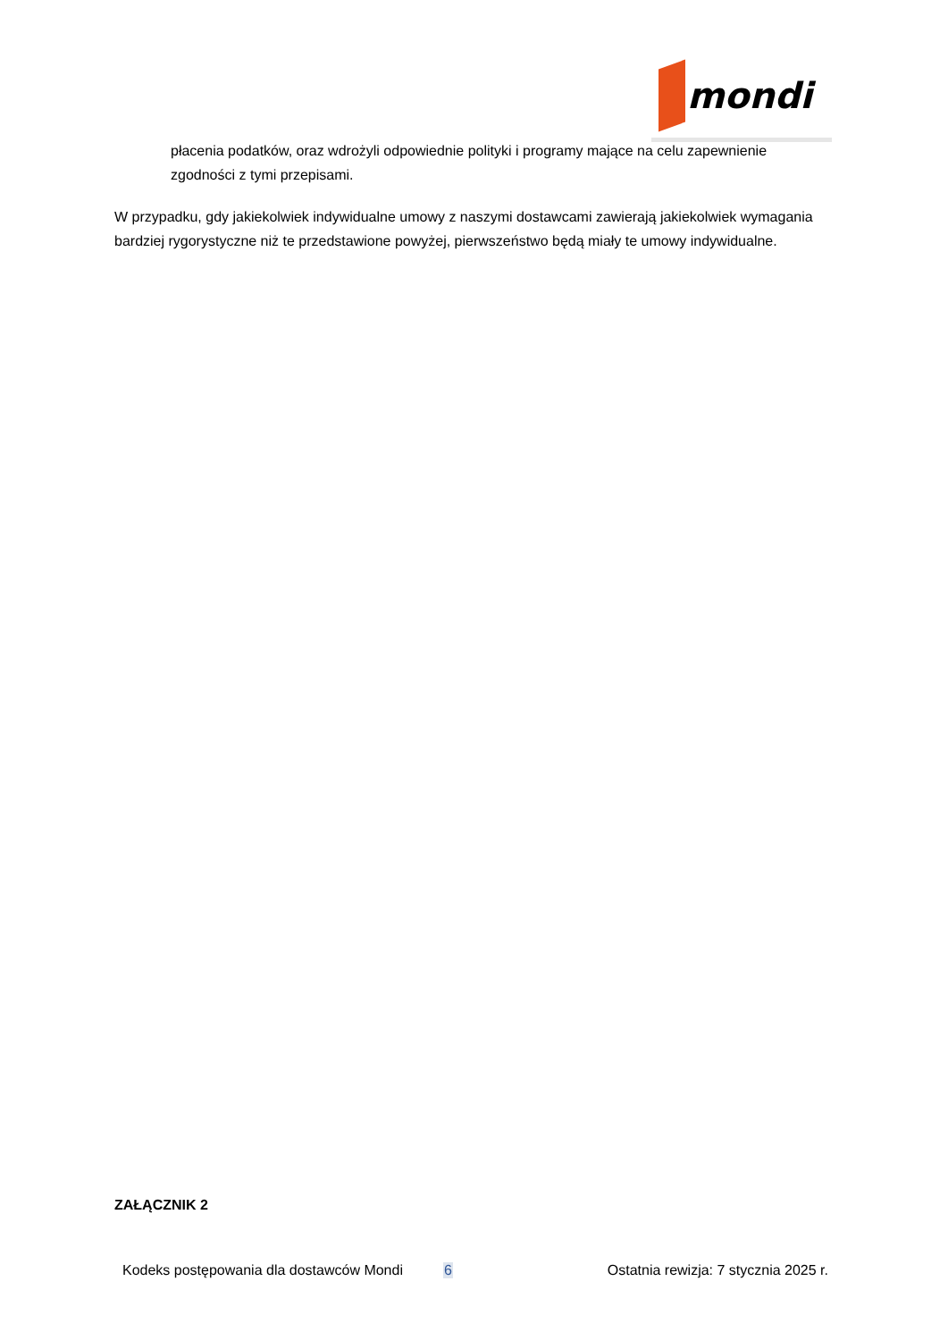mondi
płacenia podatków, oraz wdrożyli odpowiednie polityki i programy mające na celu zapewnienie zgodności z tymi przepisami.
W przypadku, gdy jakiekolwiek indywidualne umowy z naszymi dostawcami zawierają jakiekolwiek wymagania bardziej rygorystyczne niż te przedstawione powyżej, pierwszeństwo będą miały te umowy indywidualne.
ZAŁĄCZNIK 2
Kodeks postępowania dla dostawców Mondi 6 Ostatnia rewizja: 7 stycznia 2025 r.